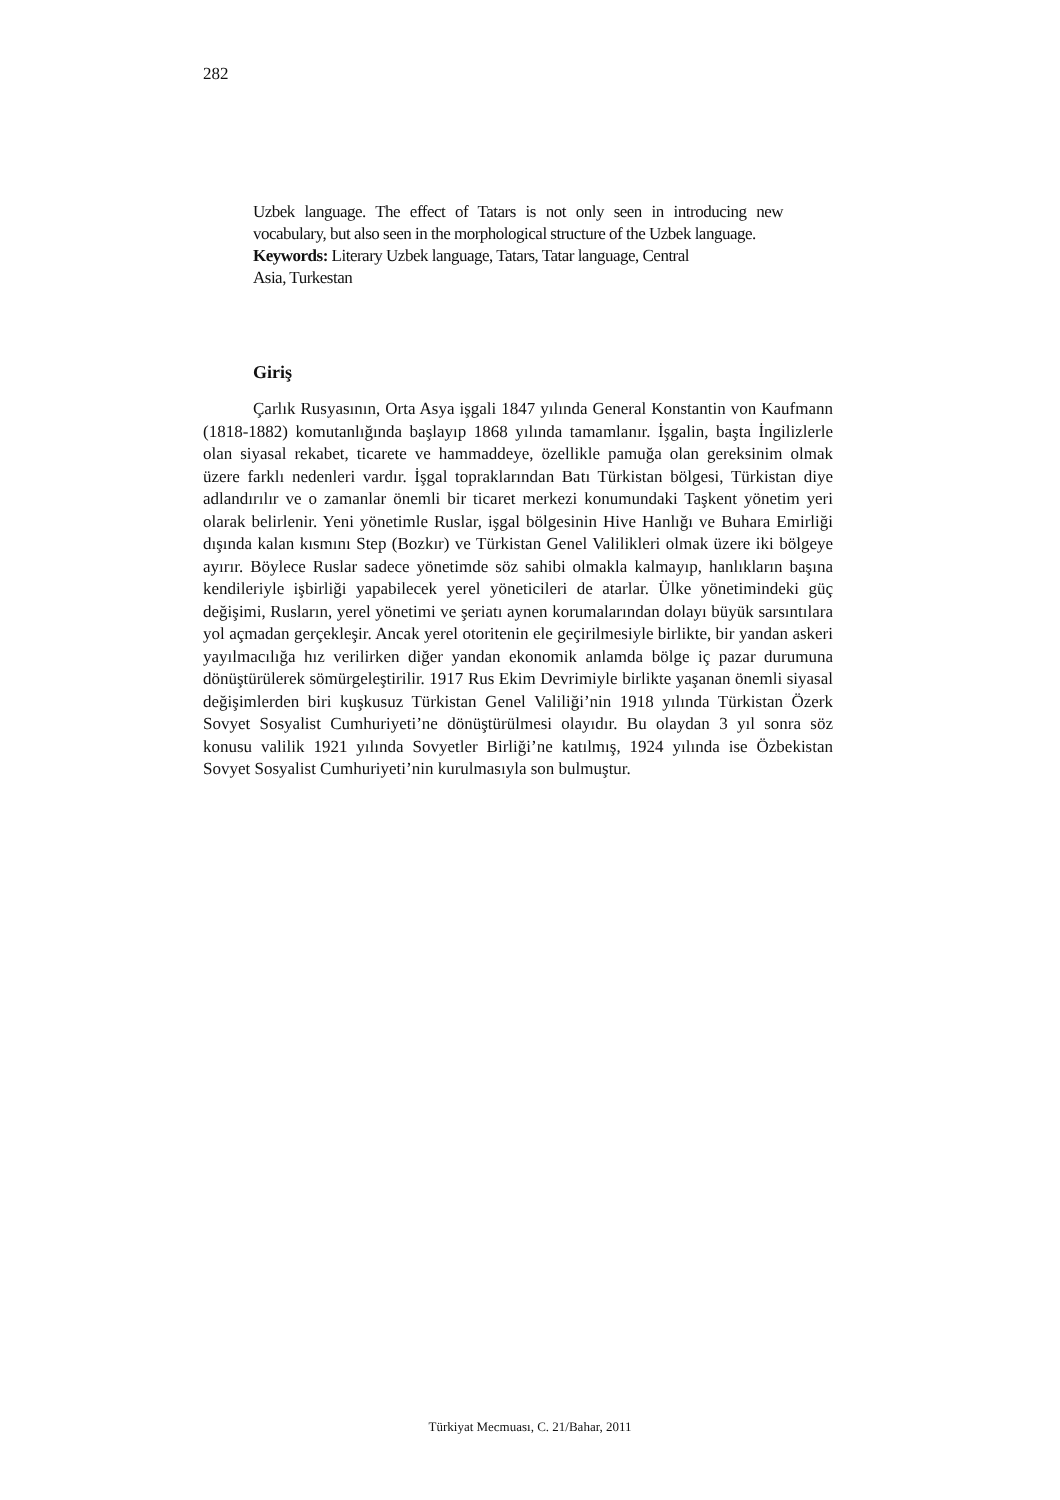282
Uzbek language. The effect of Tatars is not only seen in introducing new vocabulary, but also seen in the morphological structure of the Uzbek language.
Keywords: Literary Uzbek language, Tatars, Tatar language, Central
Asia, Turkestan
Giriş
Çarlık Rusyasının, Orta Asya işgali 1847 yılında General Konstantin von Kaufmann (1818-1882) komutanlığında başlayıp 1868 yılında tamamlanır. İşgalin, başta İngilizlerle olan siyasal rekabet, ticarete ve hammaddeye, özellikle pamuğa olan gereksinim olmak üzere farklı nedenleri vardır. İşgal topraklarından Batı Türkistan bölgesi, Türkistan diye adlandırılır ve o zamanlar önemli bir ticaret merkezi konumundaki Taşkent yönetim yeri olarak belirlenir. Yeni yönetimle Ruslar, işgal bölgesinin Hive Hanlığı ve Buhara Emirliği dışında kalan kısmını Step (Bozkır) ve Türkistan Genel Valilikleri olmak üzere iki bölgeye ayırır. Böylece Ruslar sadece yönetimde söz sahibi olmakla kalmayıp, hanlıkların başına kendileriyle işbirliği yapabilecek yerel yöneticileri de atarlar. Ülke yönetimindeki güç değişimi, Rusların, yerel yönetimi ve şeriatı aynen korumalarından dolayı büyük sarsıntılara yol açmadan gerçekleşir. Ancak yerel otoritenin ele geçirilmesiyle birlikte, bir yandan askeri yayılmacılığa hız verilirken diğer yandan ekonomik anlamda bölge iç pazar durumuna dönüştürülerek sömürgeleştirilir. 1917 Rus Ekim Devrimiyle birlikte yaşanan önemli siyasal değişimlerden biri kuşkusuz Türkistan Genel Valiliği’nin 1918 yılında Türkistan Özerk Sovyet Sosyalist Cumhuriyeti’ne dönüştürülmesi olayıdır. Bu olaydan 3 yıl sonra söz konusu valilik 1921 yılında Sovyetler Birliği’ne katılmış, 1924 yılında ise Özbekistan Sovyet Sosyalist Cumhuriyeti’nin kurulmasıyla son bulmuştur.
Türkiyat Mecmuası, C. 21/Bahar, 2011